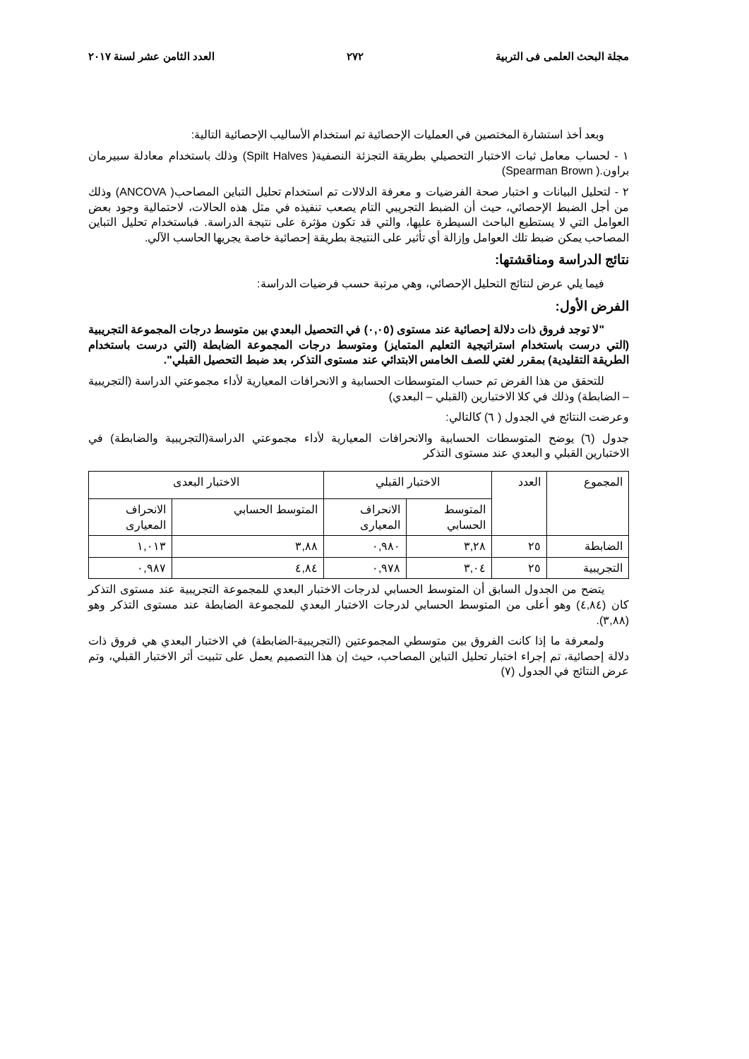مجلة البحث العلمى فى التربية ٢٧٢ العدد الثامن عشر لسنة ٢٠١٧
وبعد أخذ استشارة المختصين في العمليات الإحصائية تم استخدام الأساليب الإحصائية التالية:
١ - لحساب معامل ثبات الاختبار التحصيلي بطريقة التجزئة النصفية( Spilt Halves) وذلك باستخدام معادلة سبيرمان براون.( Spearman Brown)
٢ - لتحليل البيانات و اختبار صحة الفرضيات و معرفة الدلالات تم استخدام تحليل التباين المصاحب( ANCOVA) وذلك من أجل الضبط الإحصائي، حيث أن الضبط التجريبي التام يصعب تنفيذه في مثل هذه الحالات، لاحتمالية وجود بعض العوامل التي لا يستطيع الباحث السيطرة عليها، والتي قد تكون مؤثرة على نتيجة الدراسة. فباستخدام تحليل التباين المصاحب يمكن ضبط تلك العوامل وإزالة أي تأثير على النتيجة بطريقة إحصائية خاصة يجريها الحاسب الآلي.
نتائج الدراسة ومناقشتها:
فيما يلي عرض لنتائج التحليل الإحصائي، وهي مرتبة حسب فرضيات الدراسة:
الفرض الأول:
"لا توجد فروق ذات دلالة إحصائية عند مستوى (٠,٠٥) في التحصيل البعدي بين متوسط درجات المجموعة التجريبية (التي درست باستخدام استراتيجية التعليم المتمايز) ومتوسط درجات المجموعة الضابطة (التي درست باستخدام الطريقة التقليدية) بمقرر لغتي للصف الخامس الابتدائي عند مستوى التذكر، بعد ضبط التحصيل القبلي".
للتحقق من هذا الفرض تم حساب المتوسطات الحسابية و الانحرافات المعيارية لأداء مجموعتي الدراسة (التجريبية – الضابطة) وذلك في كلا الاختبارين (القبلي – البعدي)
وعرضت النتائج في الجدول ( ٦) كالتالي:
جدول (٦) يوضح المتوسطات الحسابية والانحرافات المعيارية لأداء مجموعتي الدراسة(التجريبية والضابطة) في الاختبارين القبلي و البعدي عند مستوى التذكر
| المجموع | العدد | الاختبار القبلي | | الاختبار البعدى | |
| | | المتوسط الحسابي | الانحراف المعيارى | المتوسط الحسابي | الانحراف المعيارى |
| الضابطة | ٢٥ | ٣,٢٨ | ٠,٩٨٠ | ٣,٨٨ | ١,٠١٣ |
| التجريبية | ٢٥ | ٣,٠٤ | ٠,٩٧٨ | ٤,٨٤ | ٠,٩٨٧ |
يتضح من الجدول السابق أن المتوسط الحسابي لدرجات الاختبار البعدي للمجموعة التجريبية عند مستوى التذكر كان (٤,٨٤) وهو أعلى من المتوسط الحسابي لدرجات الاختبار البعدي للمجموعة الضابطة عند مستوى التذكر وهو (٣,٨٨).
ولمعرفة ما إذا كانت الفروق بين متوسطي المجموعتين (التجريبية-الضابطة) في الاختبار البعدي هي فروق ذات دلالة إحصائية، تم إجراء اختبار تحليل التباين المصاحب، حيث إن هذا التصميم يعمل على تثبيت أثر الاختبار القبلي، وتم عرض النتائج في الجدول (٧)